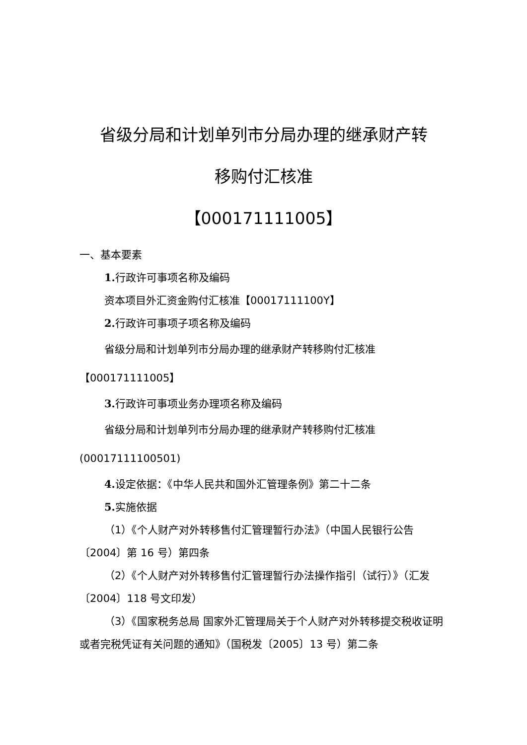省级分局和计划单列市分局办理的继承财产转
移购付汇核准
【000171111005】
一、基本要素
1. 行政许可事项名称及编码
资本项目外汇资金购付汇核准【00017111100Y】
2. 行政许可事项子项名称及编码
省级分局和计划单列市分局办理的继承财产转移购付汇核准【000171111005】
3. 行政许可事项业务办理项名称及编码
省级分局和计划单列市分局办理的继承财产转移购付汇核准(00017111100501)
4. 设定依据：《中华人民共和国外汇管理条例》第二十二条
5. 实施依据
（1）《个人财产对外转移售付汇管理暂行办法》（中国人民银行公告〔2004〕第 16 号）第四条
（2）《个人财产对外转移售付汇管理暂行办法操作指引（试行）》（汇发〔2004〕118 号文印发）
（3）《国家税务总局 国家外汇管理局关于个人财产对外转移提交税收证明或者完税凭证有关问题的通知》（国税发〔2005〕13 号）第二条